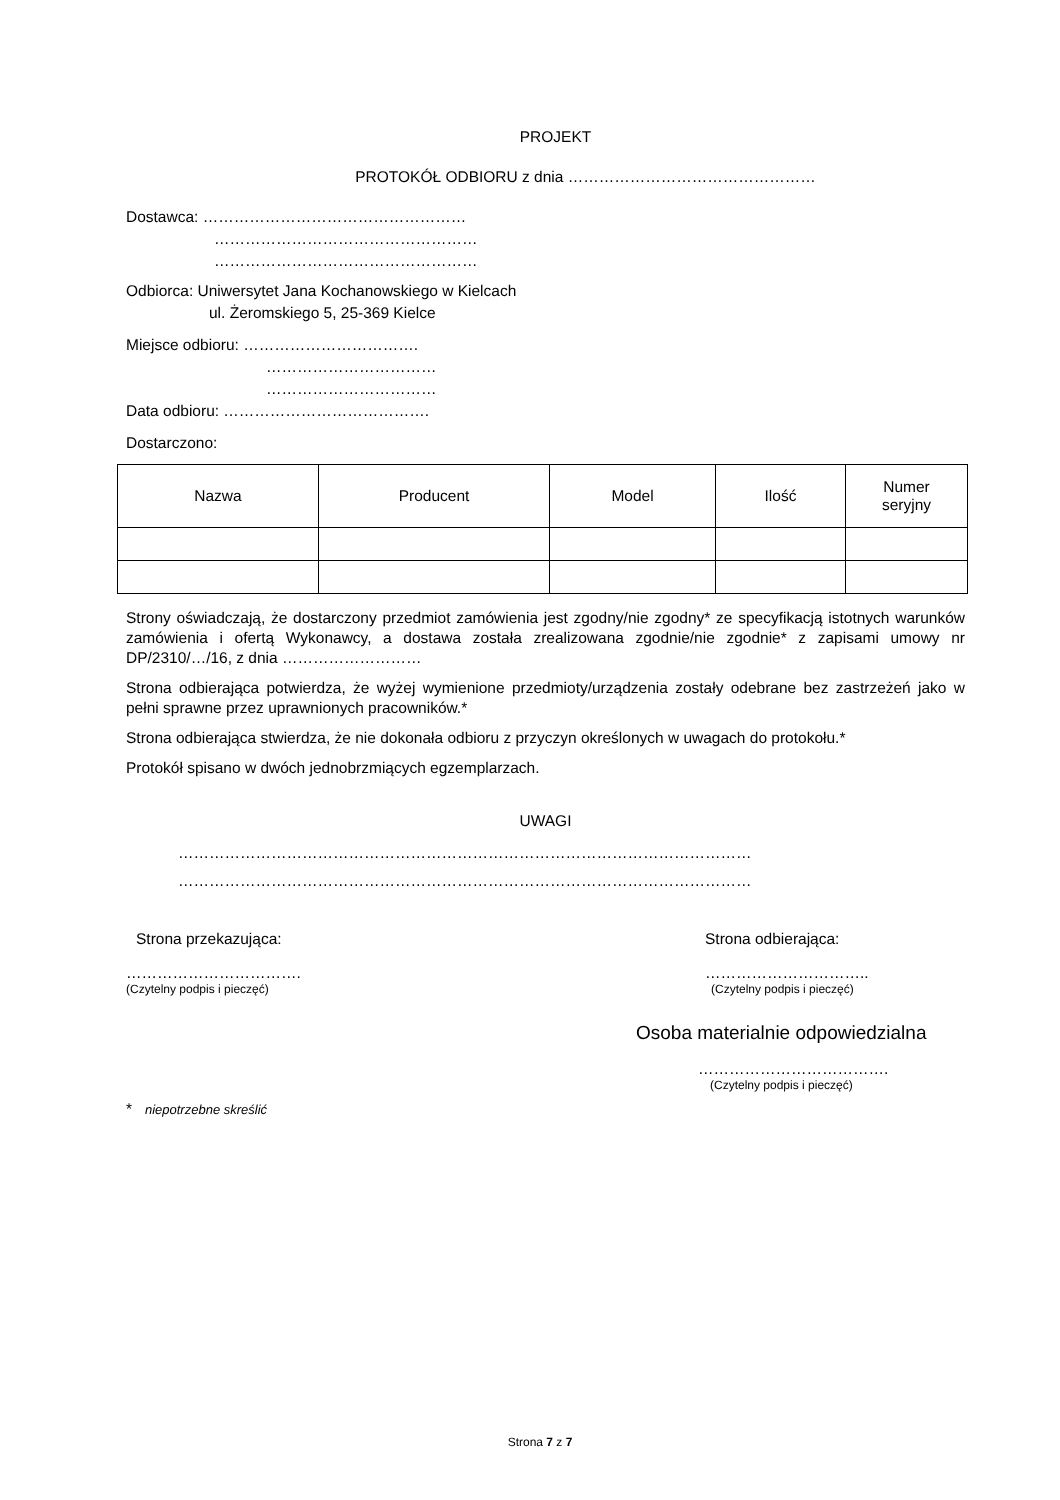PROJEKT
PROTOKÓŁ ODBIORU z dnia …………………………………………
Dostawca: ……………………………………………
……………………………………………
……………………………………………
Odbiorca: Uniwersytet Jana Kochanowskiego w Kielcach
ul. Żeromskiego 5, 25-369 Kielce
Miejsce odbioru: …………………………….
……………………………
……………………………
Data odbioru: ………………………………….
Dostarczono:
| Nazwa | Producent | Model | Ilość | Numer seryjny |
| --- | --- | --- | --- | --- |
Strony oświadczają, że dostarczony przedmiot zamówienia jest zgodny/nie zgodny* ze specyfikacją istotnych warunków zamówienia i ofertą Wykonawcy, a dostawa została zrealizowana zgodnie/nie zgodnie* z zapisami umowy nr DP/2310/…/16, z dnia ………………………
Strona odbierająca potwierdza, że wyżej wymienione przedmioty/urządzenia zostały odebrane bez zastrzeżeń jako w pełni sprawne przez uprawnionych pracowników.*
Strona odbierająca stwierdza, że nie dokonała odbioru z przyczyn określonych w uwagach do protokołu.*
Protokół spisano w dwóch jednobrzmiących egzemplarzach.
UWAGI
…………………………………………………………………………………………………
…………………………………………………………………………………………………
Strona przekazująca:
…………………………….
(Czytelny podpis i pieczęć)
Strona odbierająca:
…………………………..
(Czytelny podpis i pieczęć)
Osoba materialnie odpowiedzialna
……………………………….
(Czytelny podpis i pieczęć)
* niepotrzebne skreślić
Strona 7 z 7